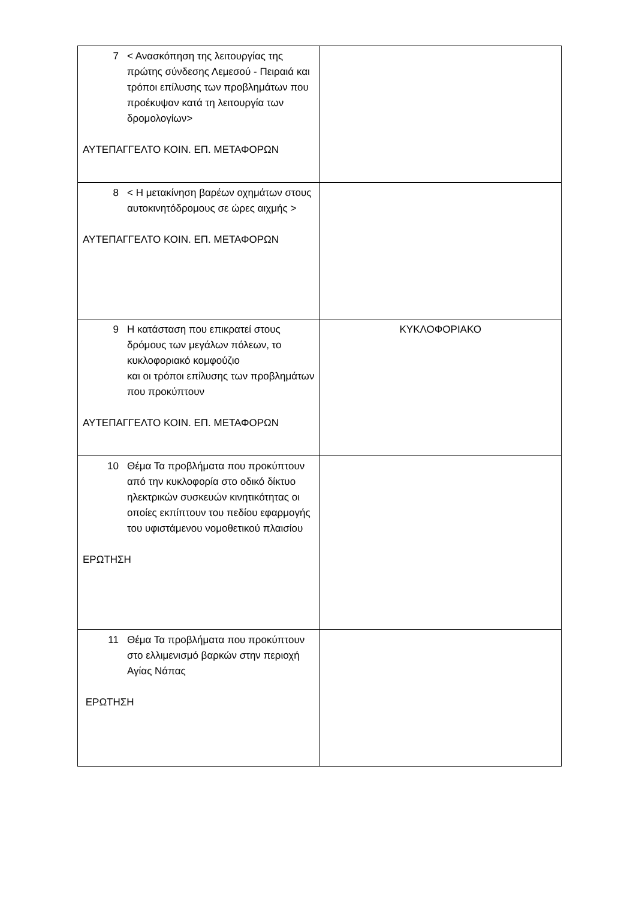| 7 < Ανασκόπηση της λειτουργίας της πρώτης σύνδεσης Λεμεσού - Πειραιά και τρόποι επίλυσης των προβλημάτων που προέκυψαν κατά τη λειτουργία των δρομολογίων> ΑΥΤΕΠΑΓΓΕΛΤΟ ΚΟΙΝ. ΕΠ. ΜΕΤΑΦΟΡΩΝ | |
| 8 < Η μετακίνηση βαρέων οχημάτων στους αυτοκινητόδρομους σε ώρες αιχμής > ΑΥΤΕΠΑΓΓΕΛΤΟ ΚΟΙΝ. ΕΠ. ΜΕΤΑΦΟΡΩΝ | |
| 9 Η κατάσταση που επικρατεί στους δρόμους των μεγάλων πόλεων, το κυκλοφοριακό κομφούζιο και οι τρόποι επίλυσης των προβλημάτων που προκύπτουν ΑΥΤΕΠΑΓΓΕΛΤΟ ΚΟΙΝ. ΕΠ. ΜΕΤΑΦΟΡΩΝ | ΚΥΚΛΟΦΟΡΙΑΚΟ |
| 10 Θέμα Τα προβλήματα που προκύπτουν από την κυκλοφορία στο οδικό δίκτυο ηλεκτρικών συσκευών κινητικότητας οι οποίες εκπίπτουν του πεδίου εφαρμογής του υφιστάμενου νομοθετικού πλαισίου ΕΡΩΤΗΣΗ | |
| 11 Θέμα Τα προβλήματα που προκύπτουν στο ελλιμενισμό βαρκών στην περιοχή Αγίας Νάπας ΕΡΩΤΗΣΗ | |